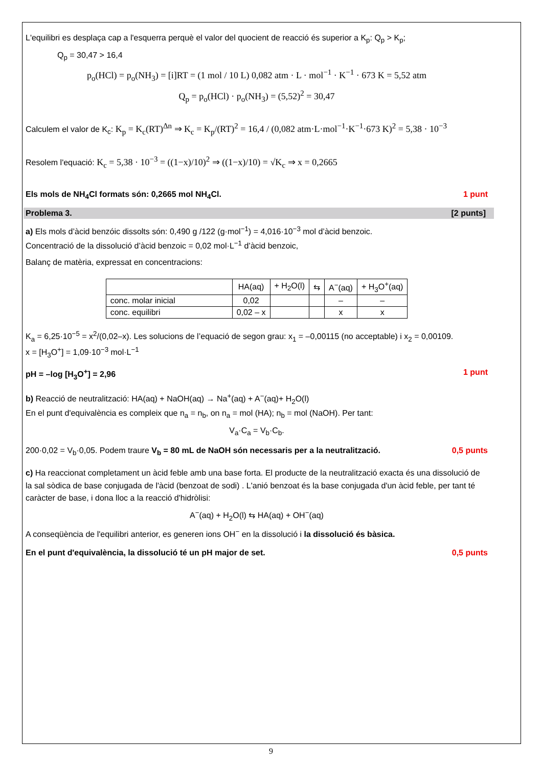L'equilibri es desplaça cap a l'esquerra perquè el valor del quocient de reacció és superior a K<sub>p</sub>: Q<sub>p</sub> > K<sub>p</sub>;
Q<sub>p</sub> = 30,47 > 16,4
p<sub>o</sub>(HCl) = p<sub>o</sub>(NH<sub>3</sub>) = [i]RT = (1 mol / 10 L) 0,082 atm · L · mol<sup>−1</sup> · K<sup>−1</sup> · 673 K = 5,52 atm
Q<sub>p</sub> = p<sub>o</sub>(HCl) · p<sub>o</sub>(NH<sub>3</sub>) = (5,52)<sup>2</sup> = 30,47
Calculem el valor de K<sub>c</sub>: K<sub>p</sub> = K<sub>c</sub>(RT)<sup>Δn</sup> ⇒ K<sub>c</sub> = K<sub>p</sub>/(RT)<sup>2</sup> = 16,4 / (0,082 atm·L·mol<sup>−1</sup>·K<sup>−1</sup>·673 K)<sup>2</sup> = 5,38 · 10<sup>−3</sup>
Resolem l'equació: K<sub>c</sub> = 5,38 · 10<sup>−3</sup> = ((1−x)/10)<sup>2</sup> ⇒ ((1−x)/10) = √K<sub>c</sub> ⇒ x = 0,2665
Els mols de NH<sub>4</sub>Cl formats són: 0,2665 mol NH<sub>4</sub>Cl. 1 punt
Problema 3. [2 punts]
a) Els mols d’àcid benzóic dissolts són: 0,490 g /122 (g·mol<sup>−1</sup>) = 4,016·10<sup>−3</sup> mol d’àcid benzoic.
Concentració de la dissolució d’àcid benzoic = 0,02 mol·L<sup>−1</sup> d’àcid benzoic,
Balanç de matèria, expressat en concentracions:
| | HA(aq) | + H<sub>2</sub>O(l) | ⇆ | A<sup>−</sup>(aq) | + H<sub>3</sub>O<sup>+</sup>(aq) |
| conc. molar inicial | 0,02 | | | – | – |
| conc. equilibri | 0,02 – x | | | x | x |
K<sub>a</sub> = 6,25·10<sup>−5</sup> = x<sup>2</sup>/(0,02–x). Les solucions de l’equació de segon grau: x<sub>1</sub> = –0,00115 (no acceptable) i x<sub>2</sub> = 0,00109.
x = [H<sub>3</sub>O<sup>+</sup>] = 1,09·10<sup>−3</sup> mol·L<sup>−1</sup>
pH = –log [H<sub>3</sub>O<sup>+</sup>] = 2,96 1 punt
b) Reacció de neutralització: HA(aq) + NaOH(aq) → Na<sup>+</sup>(aq) + A<sup>−</sup>(aq)+ H<sub>2</sub>O(l)
En el punt d'equivalència es compleix que n<sub>a</sub> = n<sub>b</sub>, on n<sub>a</sub> = mol (HA); n<sub>b</sub> = mol (NaOH). Per tant:
V<sub>a</sub>·C<sub>a</sub> = V<sub>b</sub>·C<sub>b</sub>.
200·0,02 = V<sub>b</sub>·0,05. Podem traure V<sub>b</sub> = 80 mL de NaOH són necessaris per a la neutralització. 0,5 punts
c) Ha reaccionat completament un àcid feble amb una base forta. El producte de la neutralització exacta és una dissolució de la sal sòdica de base conjugada de l'àcid (benzoat de sodi) . L'anió benzoat és la base conjugada d'un àcid feble, per tant té caràcter de base, i dona lloc a la reacció d'hidròlisi:
A<sup>−</sup>(aq) + H<sub>2</sub>O(l) ⇆ HA(aq) + OH<sup>−</sup>(aq)
A conseqüència de l'equilibri anterior, es generen ions OH<sup>−</sup> en la dissolució i la dissolució és bàsica.
En el punt d'equivalència, la dissolució té un pH major de set. 0,5 punts
9